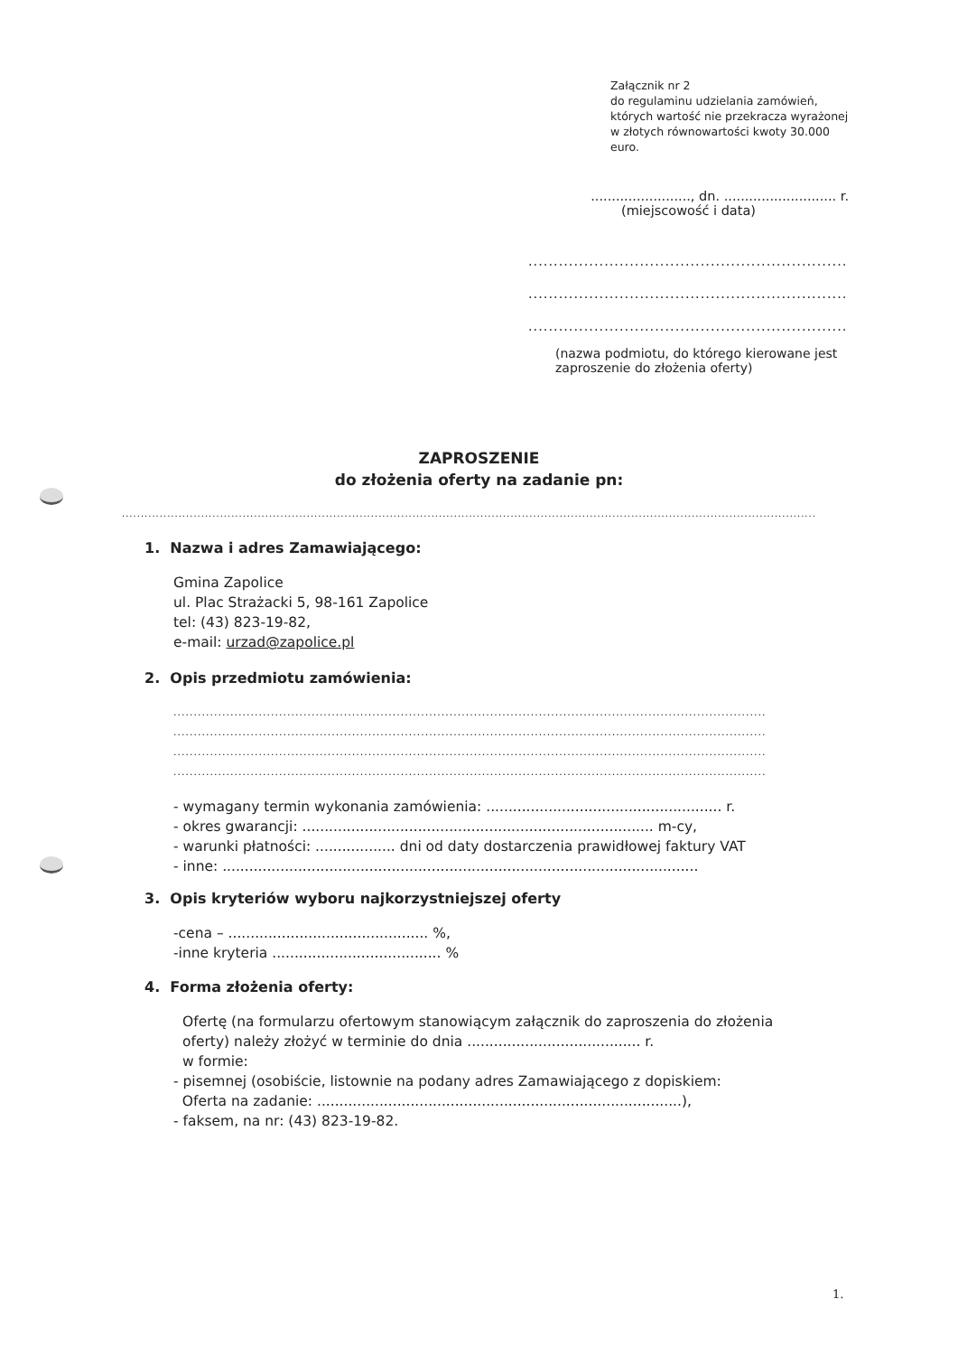Załącznik nr 2
do regulaminu udzielania zamówień, których wartość nie przekracza wyrażonej w złotych równowartości kwoty 30.000 euro.
........................, dn. ........................... r.
(miejscowość i data)
.................................................................
.................................................................
.................................................................
(nazwa podmiotu, do którego kierowane jest zaproszenie do złożenia oferty)
ZAPROSZENIE
do złożenia oferty na zadanie pn:
........................................................................................................................................................................................
1. Nazwa i adres Zamawiającego:
Gmina Zapolice
ul. Plac Strażacki 5, 98-161 Zapolice
tel: (43) 823-19-82,
e-mail: urzad@zapolice.pl
2. Opis przedmiotu zamówienia:
..................................................................................................................................................
..................................................................................................................................................
..................................................................................................................................................
..................................................................................................................................................
- wymagany termin wykonania zamówienia: ..................................................... r.
- okres gwarancji: ............................................................................... m-cy,
- warunki płatności: .................. dni od daty dostarczenia prawidłowej faktury VAT
- inne: ...........................................................................................................
3. Opis kryteriów wyboru najkorzystniejszej oferty
-cena – ............................................. %,
-inne kryteria ...................................... %
4. Forma złożenia oferty:
Ofertę (na formularzu ofertowym stanowiącym załącznik do zaproszenia do złożenia oferty) należy złożyć w terminie do dnia ....................................... r.
w formie:
- pisemnej (osobiście, listownie na podany adres Zamawiającego z dopiskiem:
Oferta na zadanie: ..................................................................................),
- faksem, na nr: (43) 823-19-82.
1.